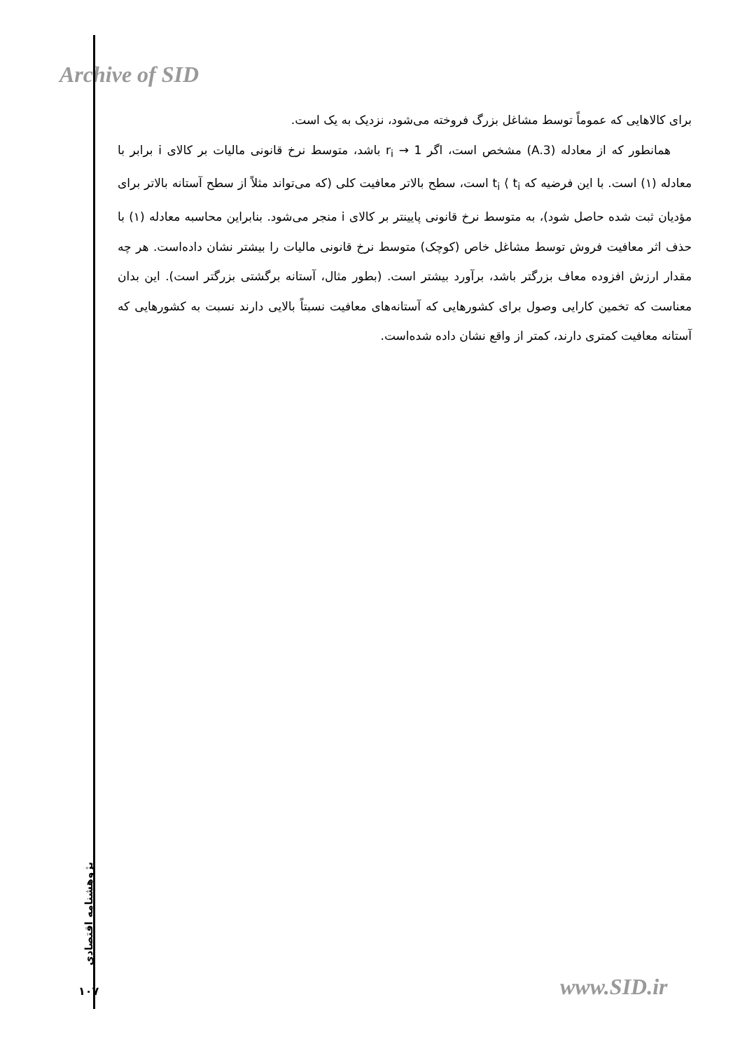Archive of SID
برای کالاهایی که عموماً توسط مشاغل بزرگ فروخته می‌شود، نزدیک به یک است.
همانطور که از معادله (A.3) مشخص است، اگر r<sub>i</sub> → 1 باشد، متوسط نرخ قانونی مالیات بر کالای i برابر با معادله (۱) است. با این فرضیه که t<sub>i</sub> ⟨ t<sub>i</sub> است، سطح بالاتر معافیت کلی (که می‌تواند مثلاً از سطح آستانه بالاتر برای مؤدیان ثبت شده حاصل شود)، به متوسط نرخ قانونی پایینتر بر کالای i منجر می‌شود. بنابراین محاسبه معادله (۱) با حذف اثر معافیت فروش توسط مشاغل خاص (کوچک) متوسط نرخ قانونی مالیات را بیشتر نشان داده‌است. هر چه مقدار ارزش افزوده معاف بزرگتر باشد، برآورد بیشتر است. (بطور مثال، آستانه برگشتی بزرگتر است). این بدان معناست که تخمین کارایی وصول برای کشورهایی که آستانه‌های معافیت نسبتاً بالایی دارند نسبت به کشورهایی که آستانه معافیت کمتری دارند، کمتر از واقع نشان داده شده‌است.
پژوهشنامه اقتصادی
۱۰۷ www.SID.ir